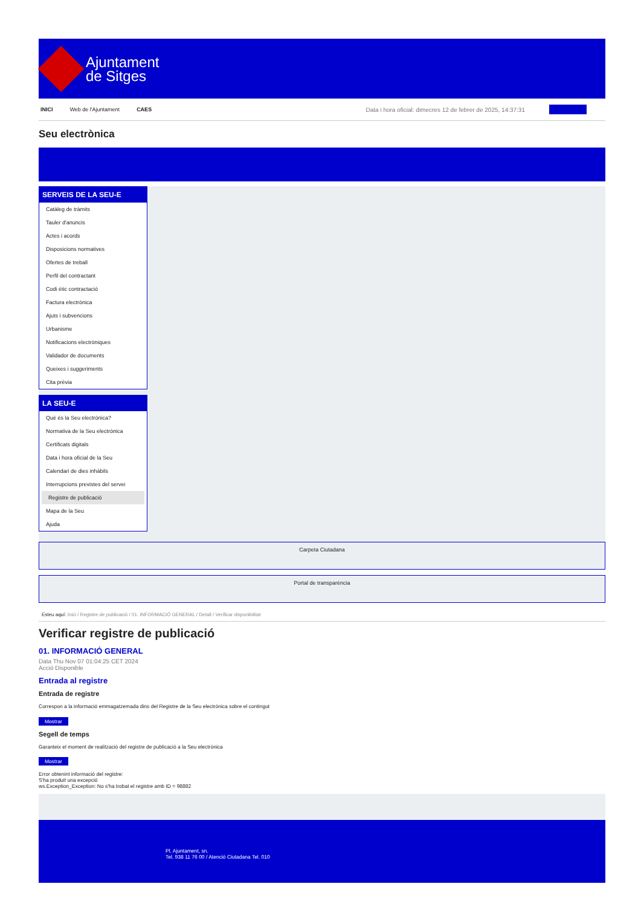Ajuntament
de Sitges
INICI Web de l'Ajuntament CAES Data i hora oficial: dimecres 12 de febrer de 2025, 14:37:31
Seu electrònica
SERVEIS DE LA SEU-E
Catàleg de tràmits
Tauler d'anuncis
Actes i acords
Disposicions normatives
Ofertes de treball
Perfil del contractant
Codi ètic contractació
Factura electrònica
Ajuts i subvencions
Urbanisme
Notificacions electròniques
Validador de documents
Queixes i suggeriments
Cita prèvia
LA SEU-E
Què és la Seu electrònica?
Normativa de la Seu electrònica
Certificats digitals
Data i hora oficial de la Seu
Calendari de dies inhàbils
Interrupcions previstes del servei
Registre de publicació
Mapa de la Seu
Ajuda
Carpeta Ciutadana
Portal de transparència
Esteu aquí: Inici / Registre de publicació / 01. INFORMACIÓ GENERAL / Detall / Verificar disponibilitat
Verificar registre de publicació
01. INFORMACIÓ GENERAL
Data Thu Nov 07 01:04:25 CET 2024
Acció Disponible
Entrada al registre
Entrada de registre
Correspon a la informació emmagatzemada dins del Registre de la Seu electrònica sobre el contingut
Mostrar
Segell de temps
Garanteix el moment de realització del registre de publicació a la Seu electrònica
Mostrar
Error obtenint informació del registre:
S'ha produit una excepció
ws.Exception_Exception: No s'ha trobat el registre amb ID = 98882
Pl. Ajuntament, sn.
Tel. 938 11 76 00 / Atenció Ciutadana Tel. 010